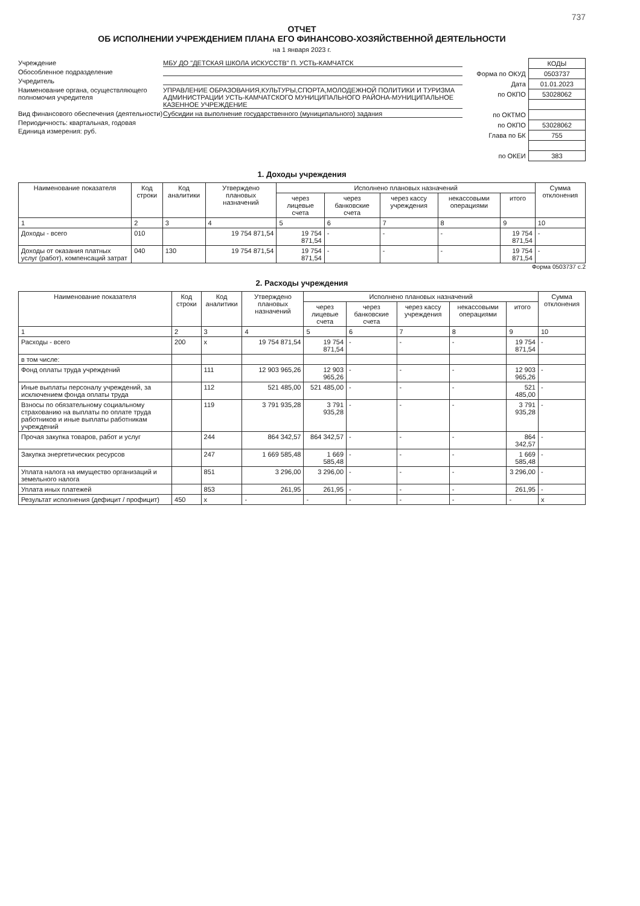737
ОТЧЕТ
ОБ ИСПОЛНЕНИИ УЧРЕЖДЕНИЕМ ПЛАНА ЕГО ФИНАНСОВО-ХОЗЯЙСТВЕННОЙ ДЕЯТЕЛЬНОСТИ
на 1 января 2023 г.
Учреждение МБУ ДО "ДЕТСКАЯ ШКОЛА ИСКУССТВ" П. УСТЬ-КАМЧАТСК
Обособленное подразделение
Учредитель
Наименование органа, осуществляющего полномочия учредителя УПРАВЛЕНИЕ ОБРАЗОВАНИЯ,КУЛЬТУРЫ,СПОРТА,МОЛОДЕЖНОЙ ПОЛИТИКИ И ТУРИЗМА АДМИНИСТРАЦИИ УСТЬ-КАМЧАТСКОГО МУНИЦИПАЛЬНОГО РАЙОНА-МУНИЦИПАЛЬНОЕ КАЗЕННОЕ УЧРЕЖДЕНИЕ
Вид финансового обеспечения (деятельности) Субсидии на выполнение государственного (муниципального) задания
Периодичность: квартальная, годовая
Единица измерения: руб.
| | КОДЫ |
| Форма по ОКУД | 0503737 |
| Дата | 01.01.2023 |
| по ОКПО | 53028062 |
| по ОКТМО | |
| по ОКПО | 53028062 |
| Глава по БК | 755 |
| по ОКЕИ | 383 |
1. Доходы учреждения
| Наименование показателя | Код строки | Код аналитики | Утверждено плановых назначений | Исполнено плановых назначений | | | | | Сумма отклонения |
| --- | --- | --- | --- | --- | --- | --- | --- | --- | --- |
| | | | | через лицевые счета | через банковские счета | через кассу учреждения | некассовыми операциями | итого | |
| 1 | 2 | 3 | 4 | 5 | 6 | 7 | 8 | 9 | 10 |
| Доходы - всего | 010 | | 19 754 871,54 | 19 754 871,54 | - | - | - | 19 754 871,54 | - |
| Доходы от оказания платных услуг (работ), компенсаций затрат | 040 | 130 | 19 754 871,54 | 19 754 871,54 | - | - | - | 19 754 871,54 | - |
Форма 0503737 с.2
2. Расходы учреждения
| Наименование показателя | Код строки | Код аналитики | Утверждено плановых назначений | Исполнено плановых назначений | | | | | Сумма отклонения |
| --- | --- | --- | --- | --- | --- | --- | --- | --- | --- |
| | | | | через лицевые счета | через банковские счета | через кассу учреждения | некассовыми операциями | итого | |
| 1 | 2 | 3 | 4 | 5 | 6 | 7 | 8 | 9 | 10 |
| Расходы - всего | 200 | x | 19 754 871,54 | 19 754 871,54 | - | - | - | 19 754 871,54 | - |
| в том числе: | | | | | | | | | |
| Фонд оплаты труда учреждений | | 111 | 12 903 965,26 | 12 903 965,26 | - | - | - | 12 903 965,26 | - |
| Иные выплаты персоналу учреждений, за исключением фонда оплаты труда | | 112 | 521 485,00 | 521 485,00 | - | - | - | 521 485,00 | - |
| Взносы по обязательному социальному страхованию на выплаты по оплате труда работников и иные выплаты работникам учреждений | | 119 | 3 791 935,28 | 3 791 935,28 | - | - | - | 3 791 935,28 | - |
| Прочая закупка товаров, работ и услуг | | 244 | 864 342,57 | 864 342,57 | - | - | - | 864 342,57 | - |
| Закупка энергетических ресурсов | | 247 | 1 669 585,48 | 1 669 585,48 | - | - | - | 1 669 585,48 | - |
| Уплата налога на имущество организаций и земельного налога | | 851 | 3 296,00 | 3 296,00 | - | - | - | 3 296,00 | - |
| Уплата иных платежей | | 853 | 261,95 | 261,95 | - | - | - | 261,95 | - |
| Результат исполнения (дефицит / профицит) | 450 | x | - | - | - | - | - | - | x |